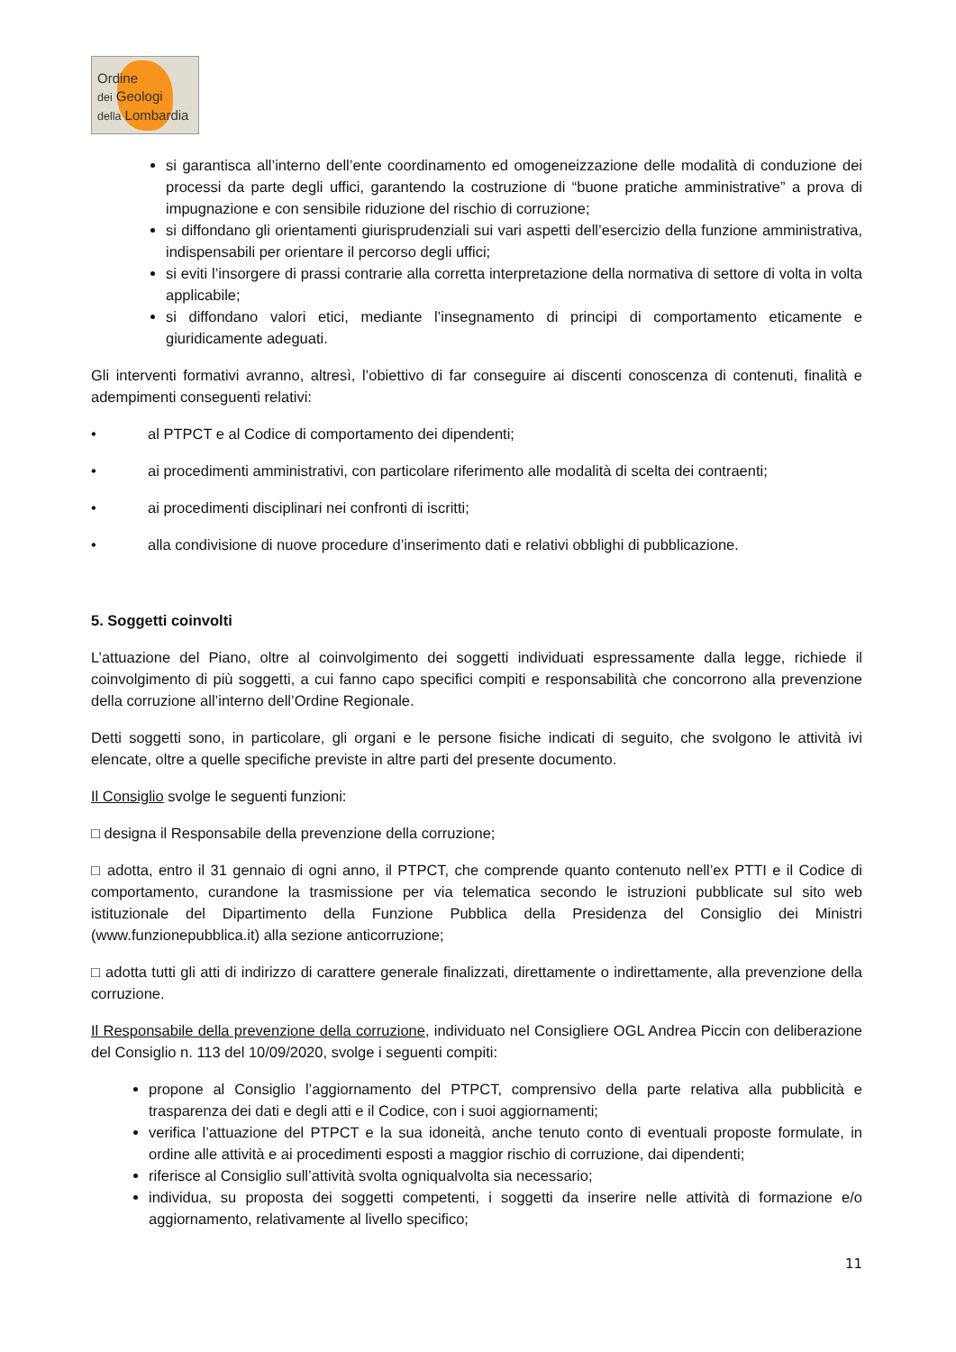Ordine
dei Geologi
della Lombardia
si garantisca all’interno dell’ente coordinamento ed omogeneizzazione delle modalità di conduzione dei processi da parte degli uffici, garantendo la costruzione di “buone pratiche amministrative” a prova di impugnazione e con sensibile riduzione del rischio di corruzione;
si diffondano gli orientamenti giurisprudenziali sui vari aspetti dell’esercizio della funzione amministrativa, indispensabili per orientare il percorso degli uffici;
si eviti l’insorgere di prassi contrarie alla corretta interpretazione della normativa di settore di volta in volta applicabile;
si diffondano valori etici, mediante l’insegnamento di principi di comportamento eticamente e giuridicamente adeguati.
Gli interventi formativi avranno, altresì, l’obiettivo di far conseguire ai discenti conoscenza di contenuti, finalità e adempimenti conseguenti relativi:
• al PTPCT e al Codice di comportamento dei dipendenti;
• ai procedimenti amministrativi, con particolare riferimento alle modalità di scelta dei contraenti;
• ai procedimenti disciplinari nei confronti di iscritti;
• alla condivisione di nuove procedure d’inserimento dati e relativi obblighi di pubblicazione.
5. Soggetti coinvolti
L’attuazione del Piano, oltre al coinvolgimento dei soggetti individuati espressamente dalla legge, richiede il coinvolgimento di più soggetti, a cui fanno capo specifici compiti e responsabilità che concorrono alla prevenzione della corruzione all’interno dell’Ordine Regionale.
Detti soggetti sono, in particolare, gli organi e le persone fisiche indicati di seguito, che svolgono le attività ivi elencate, oltre a quelle specifiche previste in altre parti del presente documento.
Il Consiglio svolge le seguenti funzioni:
□ designa il Responsabile della prevenzione della corruzione;
□ adotta, entro il 31 gennaio di ogni anno, il PTPCT, che comprende quanto contenuto nell’ex PTTI e il Codice di comportamento, curandone la trasmissione per via telematica secondo le istruzioni pubblicate sul sito web istituzionale del Dipartimento della Funzione Pubblica della Presidenza del Consiglio dei Ministri (www.funzionepubblica.it) alla sezione anticorruzione;
□ adotta tutti gli atti di indirizzo di carattere generale finalizzati, direttamente o indirettamente, alla prevenzione della corruzione.
Il Responsabile della prevenzione della corruzione, individuato nel Consigliere OGL Andrea Piccin con deliberazione del Consiglio n. 113 del 10/09/2020, svolge i seguenti compiti:
propone al Consiglio l’aggiornamento del PTPCT, comprensivo della parte relativa alla pubblicità e trasparenza dei dati e degli atti e il Codice, con i suoi aggiornamenti;
verifica l’attuazione del PTPCT e la sua idoneità, anche tenuto conto di eventuali proposte formulate, in ordine alle attività e ai procedimenti esposti a maggior rischio di corruzione, dai dipendenti;
riferisce al Consiglio sull’attività svolta ogniqualvolta sia necessario;
individua, su proposta dei soggetti competenti, i soggetti da inserire nelle attività di formazione e/o aggiornamento, relativamente al livello specifico;
11